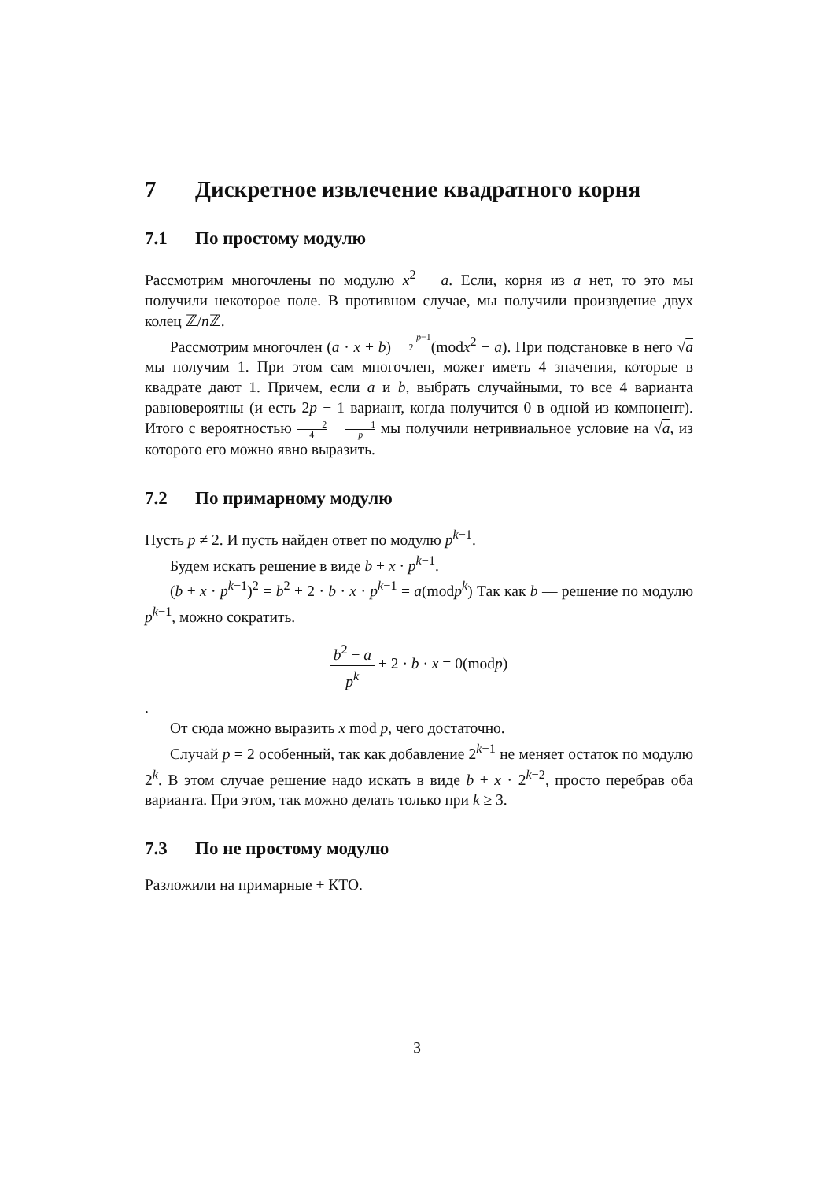7 Дискретное извлечение квадратного корня
7.1 По простому модулю
Рассмотрим многочлены по модулю x<sup>2</sup> − a. Если, корня из a нет, то это мы получили некоторое поле. В противном случае, мы получили произвдение двух колец ℤ/n ℤ.
Рассмотрим многочлен (a · x + b)<sup>p−1 2</sup>(modx<sup>2</sup> − a). При подстановке в него √a мы получим 1. При этом сам многочлен, может иметь 4 значения, которые в квадрате дают 1. Причем, если a и b, выбрать случайными, то все 4 варианта равновероятны (и есть 2p − 1 вариант, когда получится 0 в одной из компонент). Итого с вероятностью 2 4 − 1 p мы получили нетривиальное условие на √a, из которого его можно явно выразить.
7.2 По примарному модулю
Пусть p ≠ 2. И пусть найден ответ по модулю p<sup>k−1</sup>.
Будем искать решение в виде b + x · p<sup>k−1</sup>.
(b + x · p<sup>k−1</sup>)<sup>2</sup> = b<sup>2</sup> + 2 · b · x · p<sup>k−1</sup> = a(modp<sup>k</sup>) Так как b — решение по модулю p<sup>k−1</sup>, можно сократить.
b<sup>2</sup> − a p<sup>k</sup> + 2 · b · x = 0(modp)
.
От сюда можно выразить x mod p, чего достаточно.
Случай p = 2 особенный, так как добавление 2<sup>k−1</sup> не меняет остаток по модулю 2<sup>k</sup>. В этом случае решение надо искать в виде b + x · 2<sup>k−2</sup>, просто перебрав оба варианта. При этом, так можно делать только при k ≥ 3.
7.3 По не простому модулю
Разложили на примарные + КТО.
3